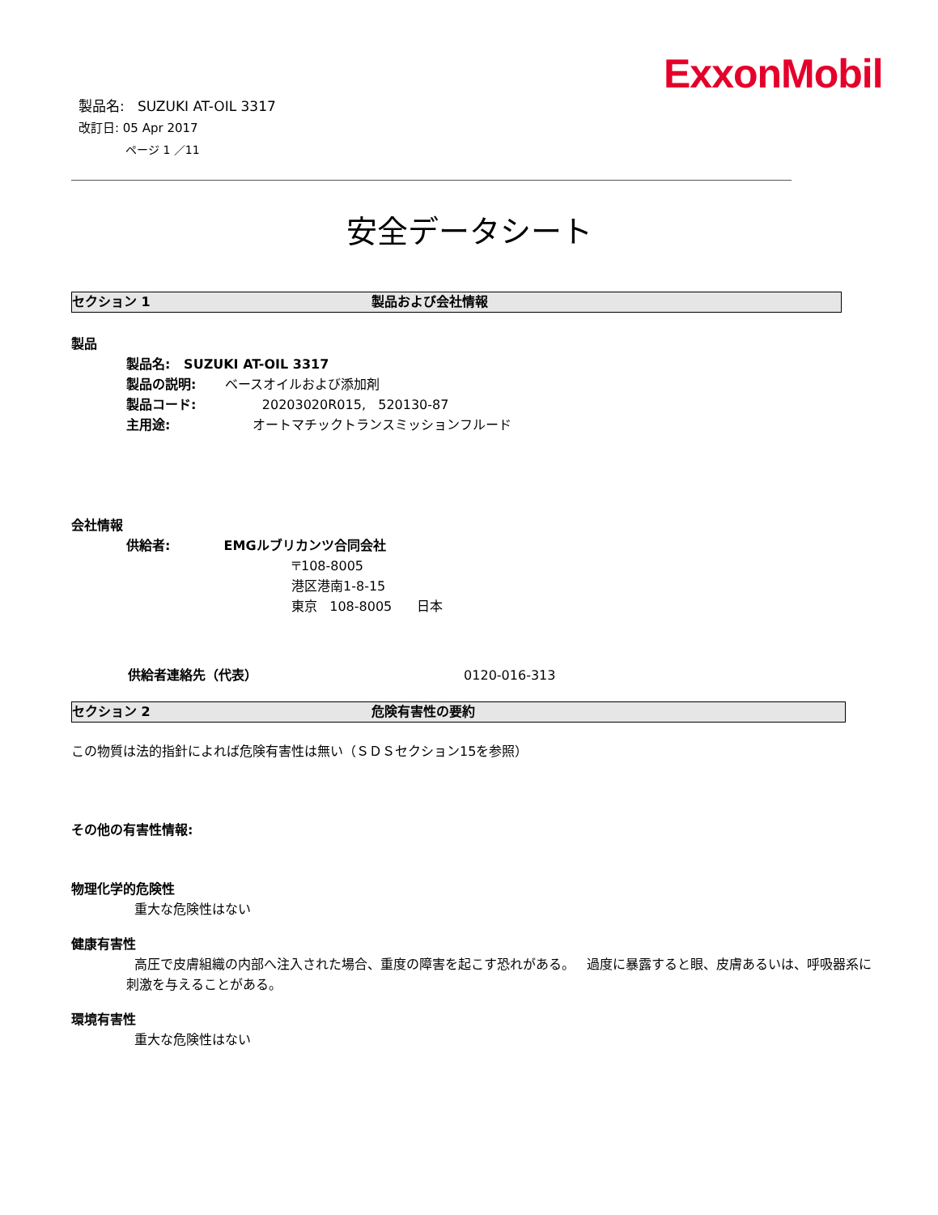ExxonMobil
製品名: SUZUKI AT-OIL 3317
改訂日: 05 Apr 2017
ページ 1 ／11
安全データシート
セクション 1 製品および会社情報
製品
製品名: SUZUKI AT-OIL 3317
製品の説明: ベースオイルおよび添加剤
製品コード: 20203020R015, 520130-87
主用途: オートマチックトランスミッションフルード
会社情報
供給者: EMGルブリカンツ合同会社
〒108-8005
港区港南1-8-15
東京 108-8005 日本
供給者連絡先（代表） 0120-016-313
セクション 2 危険有害性の要約
この物質は法的指針によれば危険有害性は無い（ＳＤＳセクション15を参照）
その他の有害性情報:
物理化学的危険性
重大な危険性はない
健康有害性
高圧で皮膚組織の内部へ注入された場合、重度の障害を起こす恐れがある。 過度に暴露すると眼、皮膚あるいは、呼吸器系に刺激を与えることがある。
環境有害性
重大な危険性はない